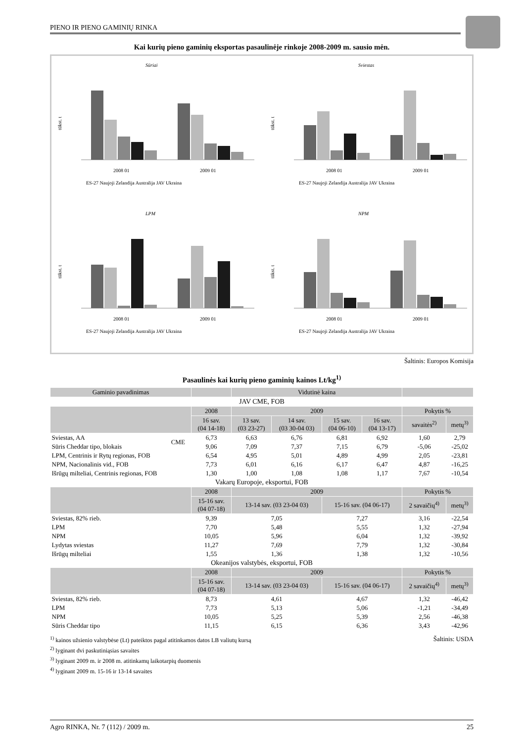PIENO IR PIENO GAMINIŲ RINKA
Kai kurių pieno gaminių eksportas pasaulinėje rinkoje 2008-2009 m. sausio mėn.
Sūriai
tūkst. t
2008 01
2009 01
ES-27 Naujoji Zelandija Australija JAV Ukraina
Sviestas
tūkst. t
2008 01
2009 01
ES-27 Naujoji Zelandija Australija JAV Ukraina
LPM
tūkst. t
2008 01
2009 01
ES-27 Naujoji Zelandija Australija JAV Ukraina
NPM
tūkst. t
2008 01
2009 01
ES-27 Naujoji Zelandija Australija JAV Ukraina
Šaltinis: Europos Komisija
Pasaulinės kai kurių pieno gaminių kainos Lt/kg<sup>1)</sup>
| Gaminio pavadinimas | | | Vidutinė kaina | | | | | |
| --- | --- | --- | --- | --- | --- | --- | --- | --- |
| JAV CME, FOB | | | | | | | | |
| | | 2008 | 2009 | | | | Pokytis % | |
| | | 16 sav. (04 14-18) | 13 sav. (03 23-27) | 14 sav. (03 30-04 03) | 15 sav. (04 06-10) | 16 sav. (04 13-17) | savaitės<sup>2)</sup> | metų<sup>3)</sup> |
| Sviestas, AA | CME | 6,73 | 6,63 | 6,76 | 6,81 | 6,92 | 1,60 | 2,79 |
| Sūris Cheddar tipo, blokais | | 9,06 | 7,09 | 7,37 | 7,15 | 6,79 | -5,06 | -25,02 |
| LPM, Centrinis ir Rytų regionas, FOB | | 6,54 | 4,95 | 5,01 | 4,89 | 4,99 | 2,05 | -23,81 |
| NPM, Nacionalinis vid., FOB | | 7,73 | 6,01 | 6,16 | 6,17 | 6,47 | 4,87 | -16,25 |
| Išrūgų milteliai, Centrinis regionas, FOB | | 1,30 | 1,00 | 1,08 | 1,08 | 1,17 | 7,67 | -10,54 |
| Vakarų Europoje, eksportui, FOB | | | | | | | | |
| | | 2008 | 2009 | | | | Pokytis % | |
| | | 15-16 sav. (04 07-18) | 13-14 sav. (03 23-04 03) | | 15-16 sav. (04 06-17) | | 2 savaičių<sup>4)</sup> | metų<sup>3)</sup> |
| Sviestas, 82% rieb. | | 9,39 | 7,05 | | 7,27 | | 3,16 | -22,54 |
| LPM | | 7,70 | 5,48 | | 5,55 | | 1,32 | -27,94 |
| NPM | | 10,05 | 5,96 | | 6,04 | | 1,32 | -39,92 |
| Lydytas sviestas | | 11,27 | 7,69 | | 7,79 | | 1,32 | -30,84 |
| Išrūgų milteliai | | 1,55 | 1,36 | | 1,38 | | 1,32 | -10,56 |
| Okeanijos valstybės, eksportui, FOB | | | | | | | | |
| | | 2008 | 2009 | | | | Pokytis % | |
| | | 15-16 sav. (04 07-18) | 13-14 sav. (03 23-04 03) | | 15-16 sav. (04 06-17) | | 2 savaičių<sup>4)</sup> | metų<sup>3)</sup> |
| Sviestas, 82% rieb. | | 8,73 | 4,61 | | 4,67 | | 1,32 | -46,42 |
| LPM | | 7,73 | 5,13 | | 5,06 | | -1,21 | -34,49 |
| NPM | | 10,05 | 5,25 | | 5,39 | | 2,56 | -46,38 |
| Sūris Cheddar tipo | | 11,15 | 6,15 | | 6,36 | | 3,43 | -42,96 |
Šaltinis: USDA
<sup>1)</sup> kainos užsienio valstybėse (Lt) pateiktos pagal atitinkamos datos LB valiutų kursą
<sup>2)</sup> lyginant dvi paskutiniąsias savaites
<sup>3)</sup> lyginant 2009 m. ir 2008 m. atitinkamų laikotarpių duomenis
<sup>4)</sup> lyginant 2009 m. 15-16 ir 13-14 savaites
Agro RINKA, Nr. 7 (112) / 2009 m. 25